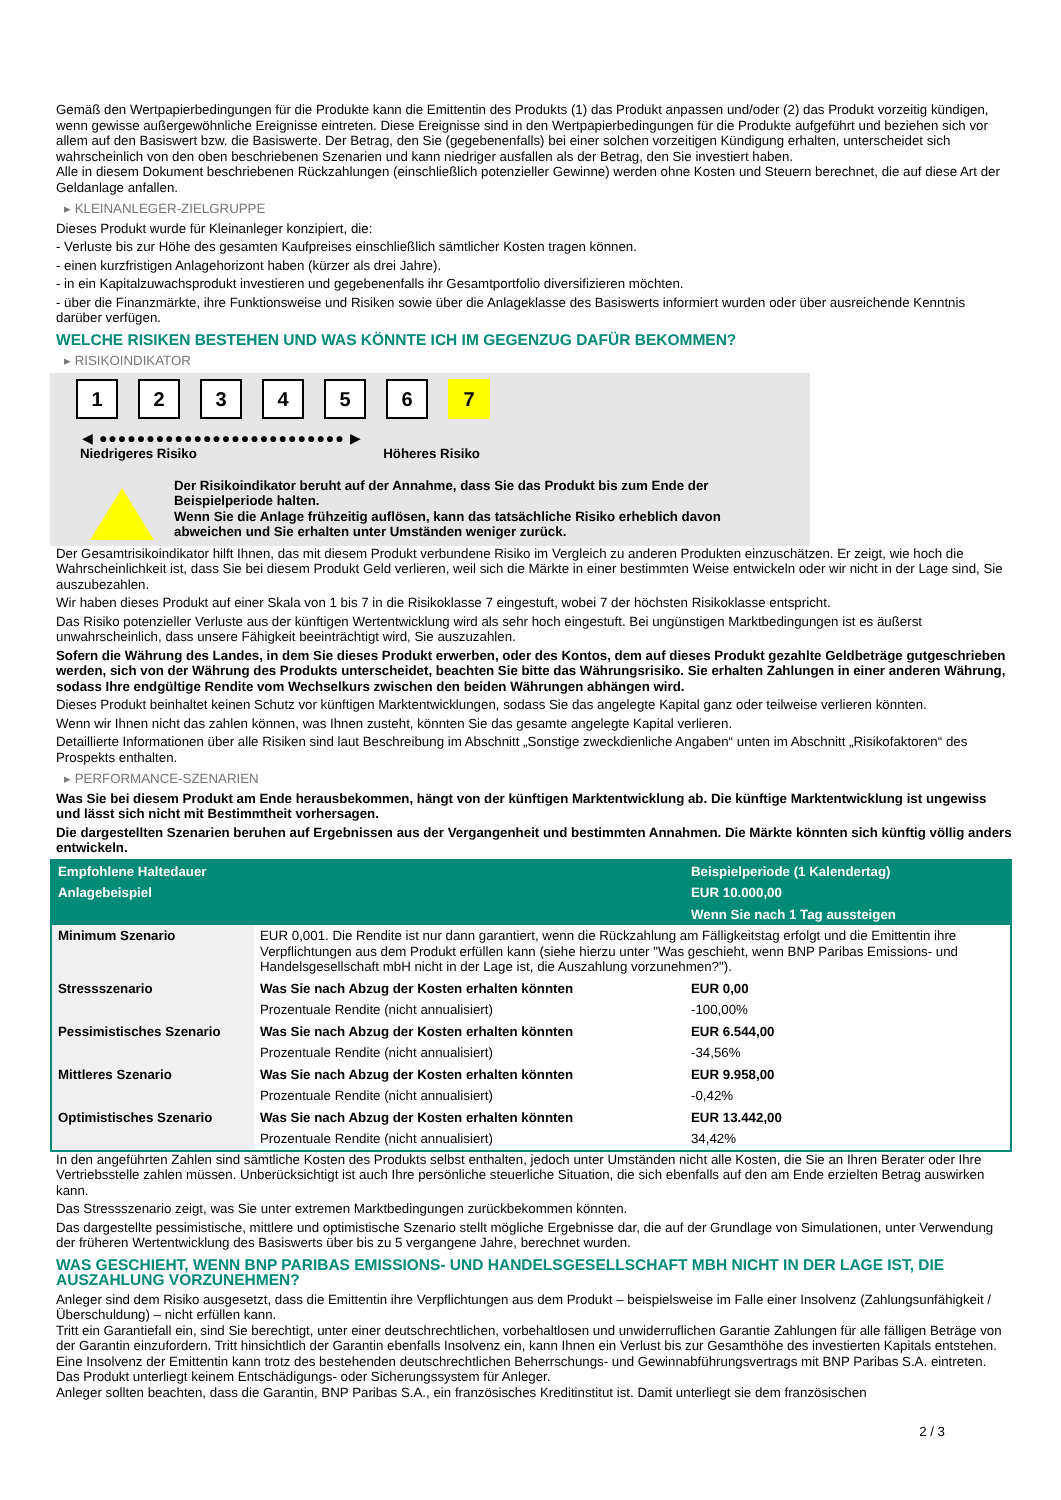Gemäß den Wertpapierbedingungen für die Produkte kann die Emittentin des Produkts (1) das Produkt anpassen und/oder (2) das Produkt vorzeitig kündigen, wenn gewisse außergewöhnliche Ereignisse eintreten. Diese Ereignisse sind in den Wertpapierbedingungen für die Produkte aufgeführt und beziehen sich vor allem auf den Basiswert bzw. die Basiswerte. Der Betrag, den Sie (gegebenenfalls) bei einer solchen vorzeitigen Kündigung erhalten, unterscheidet sich wahrscheinlich von den oben beschriebenen Szenarien und kann niedriger ausfallen als der Betrag, den Sie investiert haben.
Alle in diesem Dokument beschriebenen Rückzahlungen (einschließlich potenzieller Gewinne) werden ohne Kosten und Steuern berechnet, die auf diese Art der Geldanlage anfallen.
▸ KLEINANLEGER-ZIELGRUPPE
Dieses Produkt wurde für Kleinanleger konzipiert, die:
- Verluste bis zur Höhe des gesamten Kaufpreises einschließlich sämtlicher Kosten tragen können.
- einen kurzfristigen Anlagehorizont haben (kürzer als drei Jahre).
- in ein Kapitalzuwachsprodukt investieren und gegebenenfalls ihr Gesamtportfolio diversifizieren möchten.
- über die Finanzmärkte, ihre Funktionsweise und Risiken sowie über die Anlageklasse des Basiswerts informiert wurden oder über ausreichende Kenntnis darüber verfügen.
WELCHE RISIKEN BESTEHEN UND WAS KÖNNTE ICH IM GEGENZUG DAFÜR BEKOMMEN?
▸ RISIKOINDIKATOR
1 2 3 4 5 6 7
◀ ●●●●●●●●●●●●●●●●●●●●●●●●●● ▶
Niedrigeres Risiko Höheres Risiko
Der Risikoindikator beruht auf der Annahme, dass Sie das Produkt bis zum Ende der Beispielperiode halten.
Wenn Sie die Anlage frühzeitig auflösen, kann das tatsächliche Risiko erheblich davon abweichen und Sie erhalten unter Umständen weniger zurück.
Der Gesamtrisikoindikator hilft Ihnen, das mit diesem Produkt verbundene Risiko im Vergleich zu anderen Produkten einzuschätzen. Er zeigt, wie hoch die Wahrscheinlichkeit ist, dass Sie bei diesem Produkt Geld verlieren, weil sich die Märkte in einer bestimmten Weise entwickeln oder wir nicht in der Lage sind, Sie auszubezahlen.
Wir haben dieses Produkt auf einer Skala von 1 bis 7 in die Risikoklasse 7 eingestuft, wobei 7 der höchsten Risikoklasse entspricht.
Das Risiko potenzieller Verluste aus der künftigen Wertentwicklung wird als sehr hoch eingestuft. Bei ungünstigen Marktbedingungen ist es äußerst unwahrscheinlich, dass unsere Fähigkeit beeinträchtigt wird, Sie auszuzahlen.
Sofern die Währung des Landes, in dem Sie dieses Produkt erwerben, oder des Kontos, dem auf dieses Produkt gezahlte Geldbeträge gutgeschrieben werden, sich von der Währung des Produkts unterscheidet, beachten Sie bitte das Währungsrisiko. Sie erhalten Zahlungen in einer anderen Währung, sodass Ihre endgültige Rendite vom Wechselkurs zwischen den beiden Währungen abhängen wird.
Dieses Produkt beinhaltet keinen Schutz vor künftigen Marktentwicklungen, sodass Sie das angelegte Kapital ganz oder teilweise verlieren könnten.
Wenn wir Ihnen nicht das zahlen können, was Ihnen zusteht, könnten Sie das gesamte angelegte Kapital verlieren.
Detaillierte Informationen über alle Risiken sind laut Beschreibung im Abschnitt „Sonstige zweckdienliche Angaben“ unten im Abschnitt „Risikofaktoren“ des Prospekts enthalten.
▸ PERFORMANCE-SZENARIEN
Was Sie bei diesem Produkt am Ende herausbekommen, hängt von der künftigen Marktentwicklung ab. Die künftige Marktentwicklung ist ungewiss und lässt sich nicht mit Bestimmtheit vorhersagen.
Die dargestellten Szenarien beruhen auf Ergebnissen aus der Vergangenheit und bestimmten Annahmen. Die Märkte könnten sich künftig völlig anders entwickeln.
| Empfohlene Haltedauer | | Beispielperiode (1 Kalendertag) |
| --- | --- | --- |
| Anlagebeispiel | | EUR 10.000,00 |
| | | Wenn Sie nach 1 Tag aussteigen |
| Minimum Szenario | EUR 0,001. Die Rendite ist nur dann garantiert, wenn die Rückzahlung am Fälligkeitstag erfolgt und die Emittentin ihre Verpflichtungen aus dem Produkt erfüllen kann (siehe hierzu unter "Was geschieht, wenn BNP Paribas Emissions- und Handelsgesellschaft mbH nicht in der Lage ist, die Auszahlung vorzunehmen?"). | |
| Stressszenario | Was Sie nach Abzug der Kosten erhalten könnten | EUR 0,00 |
| | Prozentuale Rendite (nicht annualisiert) | -100,00% |
| Pessimistisches Szenario | Was Sie nach Abzug der Kosten erhalten könnten | EUR 6.544,00 |
| | Prozentuale Rendite (nicht annualisiert) | -34,56% |
| Mittleres Szenario | Was Sie nach Abzug der Kosten erhalten könnten | EUR 9.958,00 |
| | Prozentuale Rendite (nicht annualisiert) | -0,42% |
| Optimistisches Szenario | Was Sie nach Abzug der Kosten erhalten könnten | EUR 13.442,00 |
| | Prozentuale Rendite (nicht annualisiert) | 34,42% |
In den angeführten Zahlen sind sämtliche Kosten des Produkts selbst enthalten, jedoch unter Umständen nicht alle Kosten, die Sie an Ihren Berater oder Ihre Vertriebsstelle zahlen müssen. Unberücksichtigt ist auch Ihre persönliche steuerliche Situation, die sich ebenfalls auf den am Ende erzielten Betrag auswirken kann.
Das Stressszenario zeigt, was Sie unter extremen Marktbedingungen zurückbekommen könnten.
Das dargestellte pessimistische, mittlere und optimistische Szenario stellt mögliche Ergebnisse dar, die auf der Grundlage von Simulationen, unter Verwendung der früheren Wertentwicklung des Basiswerts über bis zu 5 vergangene Jahre, berechnet wurden.
WAS GESCHIEHT, WENN BNP PARIBAS EMISSIONS- UND HANDELSGESELLSCHAFT MBH NICHT IN DER LAGE IST, DIE AUSZAHLUNG VORZUNEHMEN?
Anleger sind dem Risiko ausgesetzt, dass die Emittentin ihre Verpflichtungen aus dem Produkt – beispielsweise im Falle einer Insolvenz (Zahlungsunfähigkeit / Überschuldung) – nicht erfüllen kann.
Tritt ein Garantiefall ein, sind Sie berechtigt, unter einer deutschrechtlichen, vorbehaltlosen und unwiderruflichen Garantie Zahlungen für alle fälligen Beträge von der Garantin einzufordern. Tritt hinsichtlich der Garantin ebenfalls Insolvenz ein, kann Ihnen ein Verlust bis zur Gesamthöhe des investierten Kapitals entstehen. Eine Insolvenz der Emittentin kann trotz des bestehenden deutschrechtlichen Beherrschungs- und Gewinnabführungsvertrags mit BNP Paribas S.A. eintreten.
Das Produkt unterliegt keinem Entschädigungs- oder Sicherungssystem für Anleger.
Anleger sollten beachten, dass die Garantin, BNP Paribas S.A., ein französisches Kreditinstitut ist. Damit unterliegt sie dem französischen
2 / 3